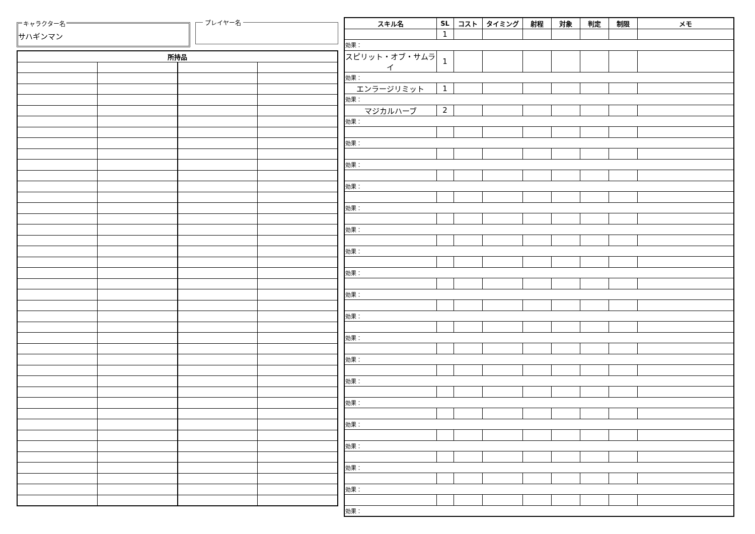キャラクター名
サハギンマン
プレイヤー名
| 所持品 | | | |
| --- | --- | --- | --- |
| スキル名 | SL | コスト | タイミング | 射程 | 対象 | 判定 | 制限 | メモ |
| --- | --- | --- | --- | --- | --- | --- | --- | --- |
| | 1 | | | | | | | |
| 効果： | | | | | | | | |
| スピリット・オブ・サムライ | 1 | | | | | | | |
| 効果： | | | | | | | | |
| エンラージリミット | 1 | | | | | | | |
| 効果： | | | | | | | | |
| マジカルハーブ | 2 | | | | | | | |
| 効果： | | | | | | | | |
| 効果： | | | | | | | | |
| 効果： | | | | | | | | |
| 効果： | | | | | | | | |
| 効果： | | | | | | | | |
| 効果： | | | | | | | | |
| 効果： | | | | | | | | |
| 効果： | | | | | | | | |
| 効果： | | | | | | | | |
| 効果： | | | | | | | | |
| 効果： | | | | | | | | |
| 効果： | | | | | | | | |
| 効果： | | | | | | | | |
| 効果： | | | | | | | | |
| 効果： | | | | | | | | |
| 効果： | | | | | | | | |
| 効果： | | | | | | | | |
| 効果： | | | | | | | | |
| 効果： | | | | | | | | |